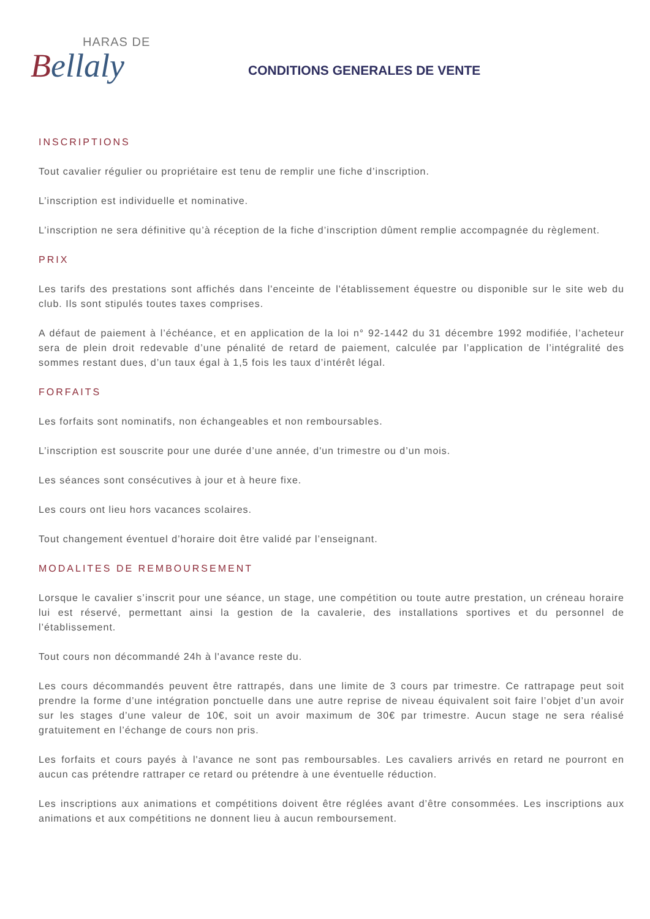HARAS DE
Bellaly
CONDITIONS GENERALES DE VENTE
INSCRIPTIONS
Tout cavalier régulier ou propriétaire est tenu de remplir une fiche d’inscription.
L’inscription est individuelle et nominative.
L’inscription ne sera définitive qu’à réception de la fiche d’inscription dûment remplie accompagnée du règlement.
PRIX
Les tarifs des prestations sont affichés dans l'enceinte de l'établissement équestre ou disponible sur le site web du club. Ils sont stipulés toutes taxes comprises.
A défaut de paiement à l’échéance, et en application de la loi n° 92-1442 du 31 décembre 1992 modifiée, l’acheteur sera de plein droit redevable d’une pénalité de retard de paiement, calculée par l’application de l’intégralité des sommes restant dues, d’un taux égal à 1,5 fois les taux d’intérêt légal.
FORFAITS
Les forfaits sont nominatifs, non échangeables et non remboursables.
L’inscription est souscrite pour une durée d’une année, d'un trimestre ou d’un mois.
Les séances sont consécutives à jour et à heure fixe.
Les cours ont lieu hors vacances scolaires.
Tout changement éventuel d’horaire doit être validé par l’enseignant.
MODALITES DE REMBOURSEMENT
Lorsque le cavalier s’inscrit pour une séance, un stage, une compétition ou toute autre prestation, un créneau horaire lui est réservé, permettant ainsi la gestion de la cavalerie, des installations sportives et du personnel de l’établissement.
Tout cours non décommandé 24h à l'avance reste du.
Les cours décommandés peuvent être rattrapés, dans une limite de 3 cours par trimestre. Ce rattrapage peut soit prendre la forme d’une intégration ponctuelle dans une autre reprise de niveau équivalent soit faire l’objet d’un avoir sur les stages d’une valeur de 10€, soit un avoir maximum de 30€ par trimestre. Aucun stage ne sera réalisé gratuitement en l’échange de cours non pris.
Les forfaits et cours payés à l'avance ne sont pas remboursables. Les cavaliers arrivés en retard ne pourront en aucun cas prétendre rattraper ce retard ou prétendre à une éventuelle réduction.
Les inscriptions aux animations et compétitions doivent être réglées avant d’être consommées. Les inscriptions aux animations et aux compétitions ne donnent lieu à aucun remboursement.